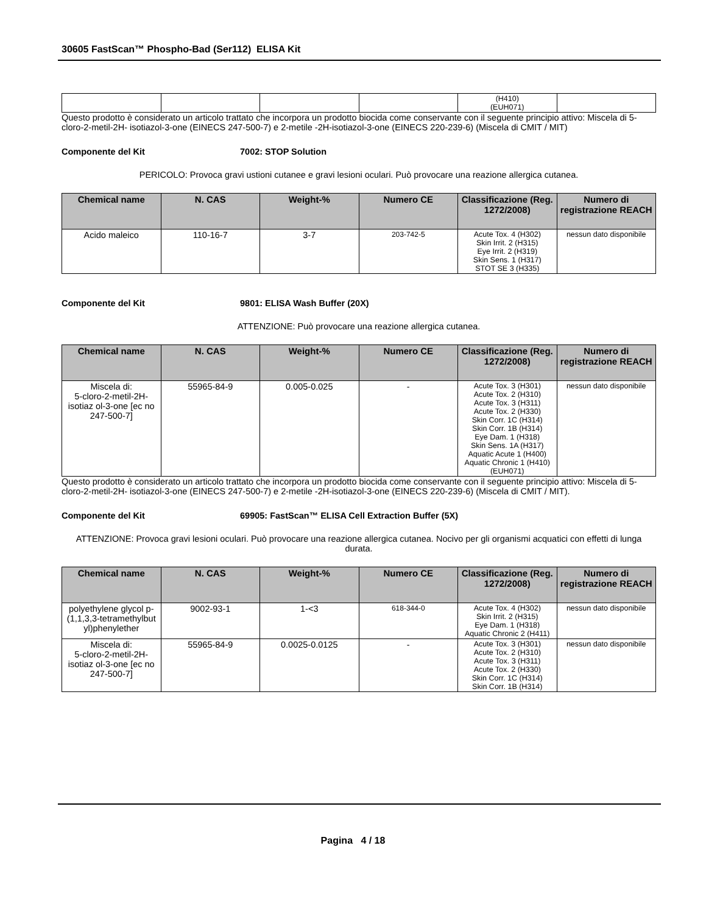30605 FastScan™ Phospho-Bad (Ser112) ELISA Kit
| | | | | (H410) (EUH071) | |
Questo prodotto è considerato un articolo trattato che incorpora un prodotto biocida come conservante con il seguente principio attivo: Miscela di 5-cloro-2-metil-2H- isotiazol-3-one (EINECS 247-500-7) e 2-metile -2H-isotiazol-3-one (EINECS 220-239-6) (Miscela di CMIT / MIT)
Componente del Kit 7002: STOP Solution
PERICOLO: Provoca gravi ustioni cutanee e gravi lesioni oculari. Può provocare una reazione allergica cutanea.
| Chemical name | N. CAS | Weight-% | Numero CE | Classificazione (Reg. 1272/2008) | Numero di registrazione REACH |
| --- | --- | --- | --- | --- | --- |
| Acido maleico | 110-16-7 | 3-7 | 203-742-5 | Acute Tox. 4 (H302) Skin Irrit. 2 (H315) Eye Irrit. 2 (H319) Skin Sens. 1 (H317) STOT SE 3 (H335) | nessun dato disponibile |
Componente del Kit 9801: ELISA Wash Buffer (20X)
ATTENZIONE: Può provocare una reazione allergica cutanea.
| Chemical name | N. CAS | Weight-% | Numero CE | Classificazione (Reg. 1272/2008) | Numero di registrazione REACH |
| --- | --- | --- | --- | --- | --- |
| Miscela di: 5-cloro-2-metil-2H-isotiaz ol-3-one [ec no 247-500-7] | 55965-84-9 | 0.005-0.025 | - | Acute Tox. 3 (H301) Acute Tox. 2 (H310) Acute Tox. 3 (H311) Acute Tox. 2 (H330) Skin Corr. 1C (H314) Skin Corr. 1B (H314) Eye Dam. 1 (H318) Skin Sens. 1A (H317) Aquatic Acute 1 (H400) Aquatic Chronic 1 (H410) (EUH071) | nessun dato disponibile |
Questo prodotto è considerato un articolo trattato che incorpora un prodotto biocida come conservante con il seguente principio attivo: Miscela di 5-cloro-2-metil-2H- isotiazol-3-one (EINECS 247-500-7) e 2-metile -2H-isotiazol-3-one (EINECS 220-239-6) (Miscela di CMIT / MIT).
Componente del Kit 69905: FastScan™ ELISA Cell Extraction Buffer (5X)
ATTENZIONE: Provoca gravi lesioni oculari. Può provocare una reazione allergica cutanea. Nocivo per gli organismi acquatici con effetti di lunga durata.
| Chemical name | N. CAS | Weight-% | Numero CE | Classificazione (Reg. 1272/2008) | Numero di registrazione REACH |
| --- | --- | --- | --- | --- | --- |
| polyethylene glycol p-(1,1,3,3-tetramethylbut yl)phenylether | 9002-93-1 | 1-<3 | 618-344-0 | Acute Tox. 4 (H302) Skin Irrit. 2 (H315) Eye Dam. 1 (H318) Aquatic Chronic 2 (H411) | nessun dato disponibile |
| Miscela di: 5-cloro-2-metil-2H-isotiaz ol-3-one [ec no 247-500-7] | 55965-84-9 | 0.0025-0.0125 | - | Acute Tox. 3 (H301) Acute Tox. 2 (H310) Acute Tox. 3 (H311) Acute Tox. 2 (H330) Skin Corr. 1C (H314) Skin Corr. 1B (H314) | nessun dato disponibile |
Pagina 4 / 18